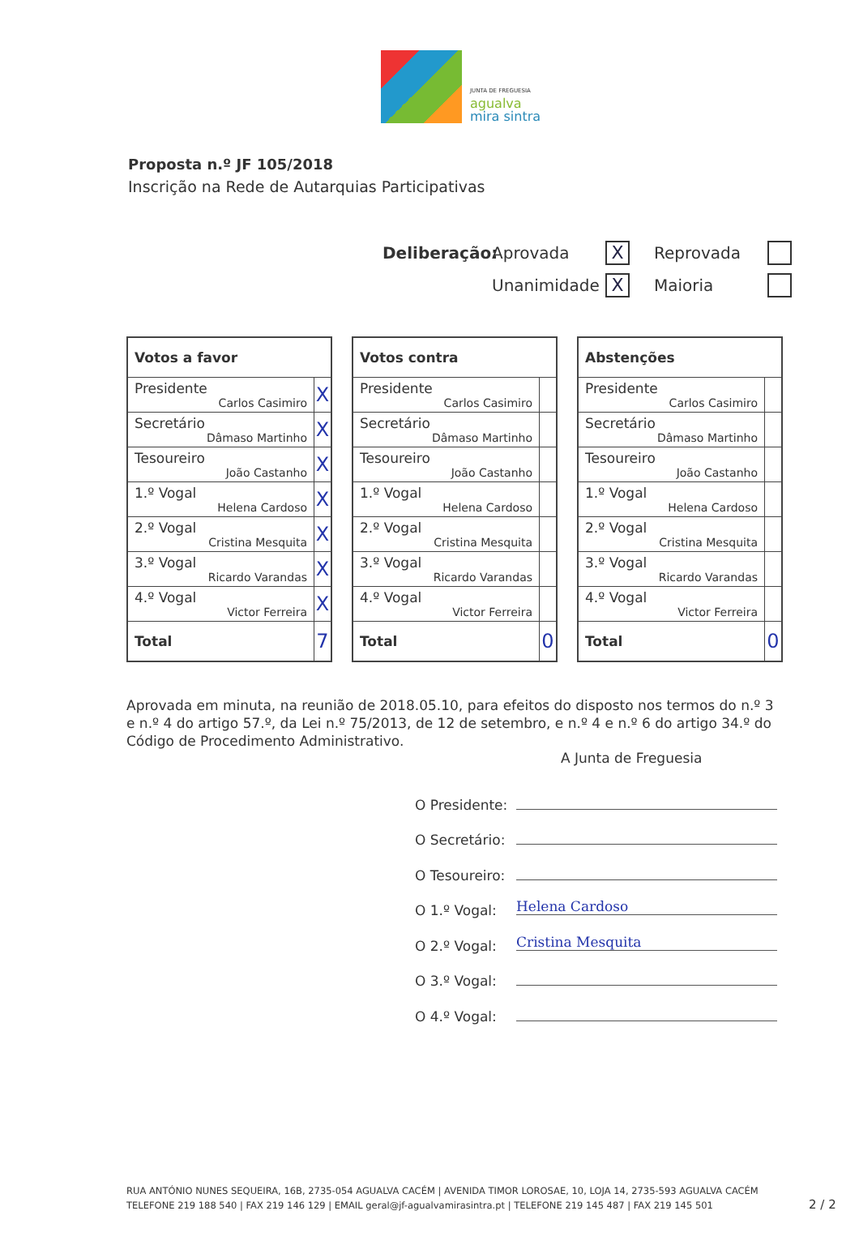JUNTA DE FREGUESIA
agualva
mira sintra
Proposta n.º JF 105/2018
Inscrição na Rede de Autarquias Participativas
Deliberação: Aprovada
X
Reprovada
Unanimidade
X
Maioria
| Votos a favor | |
| --- | --- |
| Presidente Carlos Casimiro | X |
| Secretário Dâmaso Martinho | X |
| Tesoureiro João Castanho | X |
| 1.º Vogal Helena Cardoso | X |
| 2.º Vogal Cristina Mesquita | X |
| 3.º Vogal Ricardo Varandas | X |
| 4.º Vogal Victor Ferreira | X |
| Total | 7 |
| Votos contra | |
| --- | --- |
| Presidente Carlos Casimiro | |
| Secretário Dâmaso Martinho | |
| Tesoureiro João Castanho | |
| 1.º Vogal Helena Cardoso | |
| 2.º Vogal Cristina Mesquita | |
| 3.º Vogal Ricardo Varandas | |
| 4.º Vogal Victor Ferreira | |
| Total | 0 |
| Abstenções | |
| --- | --- |
| Presidente Carlos Casimiro | |
| Secretário Dâmaso Martinho | |
| Tesoureiro João Castanho | |
| 1.º Vogal Helena Cardoso | |
| 2.º Vogal Cristina Mesquita | |
| 3.º Vogal Ricardo Varandas | |
| 4.º Vogal Victor Ferreira | |
| Total | 0 |
Aprovada em minuta, na reunião de 2018.05.10, para efeitos do disposto nos termos do n.º 3 e n.º 4 do artigo 57.º, da Lei n.º 75/2013, de 12 de setembro, e n.º 4 e n.º 6 do artigo 34.º do Código de Procedimento Administrativo.
A Junta de Freguesia
O Presidente:
O Secretário:
O Tesoureiro:
O 1.º Vogal: Helena Cardoso
O 2.º Vogal: Cristina Mesquita
O 3.º Vogal:
O 4.º Vogal:
RUA ANTÓNIO NUNES SEQUEIRA, 16B, 2735-054 AGUALVA CACÉM | AVENIDA TIMOR LOROSAE, 10, LOJA 14, 2735-593 AGUALVA CACÉM
TELEFONE 219 188 540 | FAX 219 146 129 | EMAIL geral@jf-agualvamirasintra.pt | TELEFONE 219 145 487 | FAX 219 145 501
2 / 2